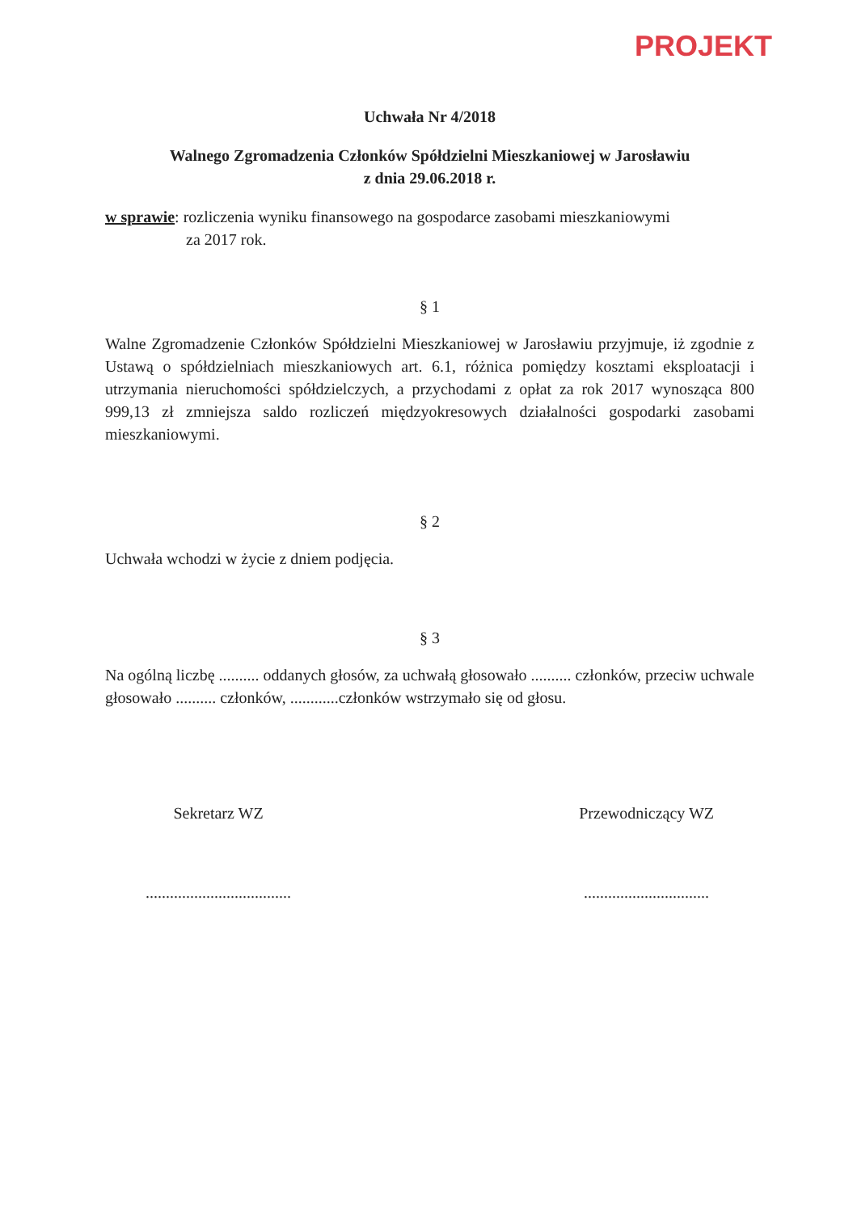PROJEKT
Uchwała Nr 4/2018
Walnego Zgromadzenia Członków Spółdzielni Mieszkaniowej w Jarosławiu
z dnia 29.06.2018 r.
w sprawie: rozliczenia wyniku finansowego na gospodarce zasobami mieszkaniowymi
za 2017 rok.
§ 1
Walne Zgromadzenie Członków Spółdzielni Mieszkaniowej w Jarosławiu przyjmuje, iż zgodnie z Ustawą o spółdzielniach mieszkaniowych art. 6.1, różnica pomiędzy kosztami eksploatacji i utrzymania nieruchomości spółdzielczych, a przychodami z opłat za rok 2017 wynosząca 800 999,13 zł zmniejsza saldo rozliczeń międzyokresowych działalności gospodarki zasobami mieszkaniowymi.
§ 2
Uchwała wchodzi w życie z dniem podjęcia.
§ 3
Na ogólną liczbę .......... oddanych głosów, za uchwałą głosowało .......... członków, przeciw uchwale głosowało .......... członków, ............członków wstrzymało się od głosu.
Sekretarz WZ
....................................
Przewodniczący WZ
...............................